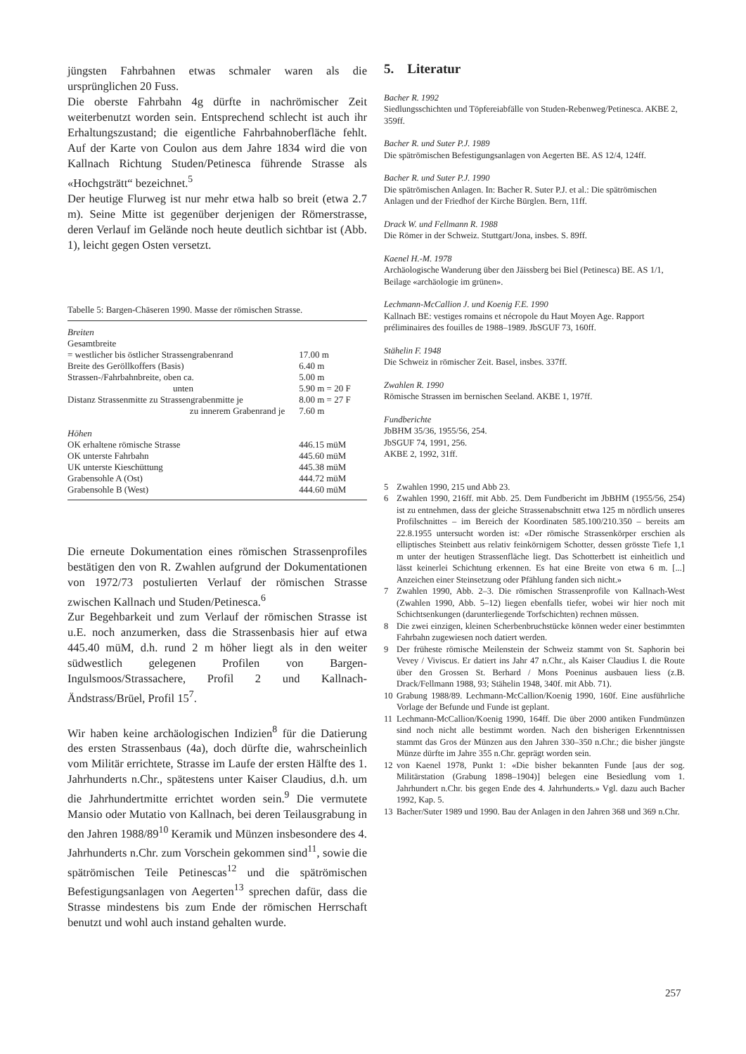jüngsten Fahrbahnen etwas schmaler waren als die ursprünglichen 20 Fuss.
Die oberste Fahrbahn 4g dürfte in nachrömischer Zeit weiterbenutzt worden sein. Entsprechend schlecht ist auch ihr Erhaltungszustand; die eigentliche Fahrbahnoberfläche fehlt. Auf der Karte von Coulon aus dem Jahre 1834 wird die von Kallnach Richtung Studen/Petinesca führende Strasse als «Hochgsträtt“ bezeichnet.<sup>5</sup>
Der heutige Flurweg ist nur mehr etwa halb so breit (etwa 2.7 m). Seine Mitte ist gegenüber derjenigen der Römerstrasse, deren Verlauf im Gelände noch heute deutlich sichtbar ist (Abb. 1), leicht gegen Osten versetzt.
Tabelle 5: Bargen-Chäseren 1990. Masse der römischen Strasse.
| Breiten | |
| Gesamtbreite | |
| = westlicher bis östlicher Strassengrabenrand | 17.00 m |
| Breite des Geröllkoffers (Basis) | 6.40 m |
| Strassen-/Fahrbahnbreite, oben ca. | 5.00 m |
| unten | 5.90 m = 20 F |
| Distanz Strassenmitte zu Strassengrabenmitte je | 8.00 m = 27 F |
| zu innerem Grabenrand je | 7.60 m |
| Höhen | |
| OK erhaltene römische Strasse | 446.15 müM |
| OK unterste Fahrbahn | 445.60 müM |
| UK unterste Kieschüttung | 445.38 müM |
| Grabensohle A (Ost) | 444.72 müM |
| Grabensohle B (West) | 444.60 müM |
Die erneute Dokumentation eines römischen Strassenprofiles bestätigen den von R. Zwahlen aufgrund der Dokumentationen von 1972/73 postulierten Verlauf der römischen Strasse zwischen Kallnach und Studen/Petinesca.<sup>6</sup>
Zur Begehbarkeit und zum Verlauf der römischen Strasse ist u.E. noch anzumerken, dass die Strassenbasis hier auf etwa 445.40 müM, d.h. rund 2 m höher liegt als in den weiter südwestlich gelegenen Profilen von Bargen-Ingulsmoos/Strassachere, Profil 2 und Kallnach-Ändstrass/Brüel, Profil 15<sup>7</sup>.
Wir haben keine archäologischen Indizien<sup>8</sup> für die Datierung des ersten Strassenbaus (4a), doch dürfte die, wahrscheinlich vom Militär errichtete, Strasse im Laufe der ersten Hälfte des 1. Jahrhunderts n.Chr., spätestens unter Kaiser Claudius, d.h. um die Jahrhundertmitte errichtet worden sein.<sup>9</sup> Die vermutete Mansio oder Mutatio von Kallnach, bei deren Teilausgrabung in den Jahren 1988/89<sup>10</sup> Keramik und Münzen insbesondere des 4. Jahrhunderts n.Chr. zum Vorschein gekommen sind<sup>11</sup>, sowie die spätrömischen Teile Petinescas<sup>12</sup> und die spätrömischen Befestigungsanlagen von Aegerten<sup>13</sup> sprechen dafür, dass die Strasse mindestens bis zum Ende der römischen Herrschaft benutzt und wohl auch instand gehalten wurde.
5. Literatur
Bacher R. 1992
Siedlungsschichten und Töpfereiabfälle von Studen-Rebenweg/Petinesca. AKBE 2, 359ff.
Bacher R. und Suter P.J. 1989
Die spätrömischen Befestigungsanlagen von Aegerten BE. AS 12/4, 124ff.
Bacher R. und Suter P.J. 1990
Die spätrömischen Anlagen. In: Bacher R. Suter P.J. et al.: Die spätrömischen Anlagen und der Friedhof der Kirche Bürglen. Bern, 11ff.
Drack W. und Fellmann R. 1988
Die Römer in der Schweiz. Stuttgart/Jona, insbes. S. 89ff.
Kaenel H.-M. 1978
Archäologische Wanderung über den Jäissberg bei Biel (Petinesca) BE. AS 1/1, Beilage «archäologie im grünen».
Lechmann-McCallion J. und Koenig F.E. 1990
Kallnach BE: vestiges romains et nécropole du Haut Moyen Age. Rapport préliminaires des fouilles de 1988–1989. JbSGUF 73, 160ff.
Stähelin F. 1948
Die Schweiz in römischer Zeit. Basel, insbes. 337ff.
Zwahlen R. 1990
Römische Strassen im bernischen Seeland. AKBE 1, 197ff.
Fundberichte
JbBHM 35/36, 1955/56, 254.
JbSGUF 74, 1991, 256.
AKBE 2, 1992, 31ff.
5 Zwahlen 1990, 215 und Abb 23.
6 Zwahlen 1990, 216ff. mit Abb. 25. Dem Fundbericht im JbBHM (1955/56, 254) ist zu entnehmen, dass der gleiche Strassenabschnitt etwa 125 m nördlich unseres Profilschnittes – im Bereich der Koordinaten 585.100/210.350 – bereits am 22.8.1955 untersucht worden ist: «Der römische Strassenkörper erschien als elliptisches Steinbett aus relativ feinkörnigem Schotter, dessen grösste Tiefe 1,1 m unter der heutigen Strassenfläche liegt. Das Schotterbett ist einheitlich und lässt keinerlei Schichtung erkennen. Es hat eine Breite von etwa 6 m. [...] Anzeichen einer Steinsetzung oder Pfählung fanden sich nicht.»
7 Zwahlen 1990, Abb. 2–3. Die römischen Strassenprofile von Kallnach-West (Zwahlen 1990, Abb. 5–12) liegen ebenfalls tiefer, wobei wir hier noch mit Schichtsenkungen (darunterliegende Torfschichten) rechnen müssen.
8 Die zwei einzigen, kleinen Scherbenbruchstücke können weder einer bestimmten Fahrbahn zugewiesen noch datiert werden.
9 Der früheste römische Meilenstein der Schweiz stammt von St. Saphorin bei Vevey / Viviscus. Er datiert ins Jahr 47 n.Chr., als Kaiser Claudius I. die Route über den Grossen St. Berhard / Mons Poeninus ausbauen liess (z.B. Drack/Fellmann 1988, 93; Stähelin 1948, 340f. mit Abb. 71).
10 Grabung 1988/89. Lechmann-McCallion/Koenig 1990, 160f. Eine ausführliche Vorlage der Befunde und Funde ist geplant.
11 Lechmann-McCallion/Koenig 1990, 164ff. Die über 2000 antiken Fundmünzen sind noch nicht alle bestimmt worden. Nach den bisherigen Erkenntnissen stammt das Gros der Münzen aus den Jahren 330–350 n.Chr.; die bisher jüngste Münze dürfte im Jahre 355 n.Chr. geprägt worden sein.
12 von Kaenel 1978, Punkt 1: «Die bisher bekannten Funde [aus der sog. Militärstation (Grabung 1898–1904)] belegen eine Besiedlung vom 1. Jahrhundert n.Chr. bis gegen Ende des 4. Jahrhunderts.» Vgl. dazu auch Bacher 1992, Kap. 5.
13 Bacher/Suter 1989 und 1990. Bau der Anlagen in den Jahren 368 und 369 n.Chr.
257